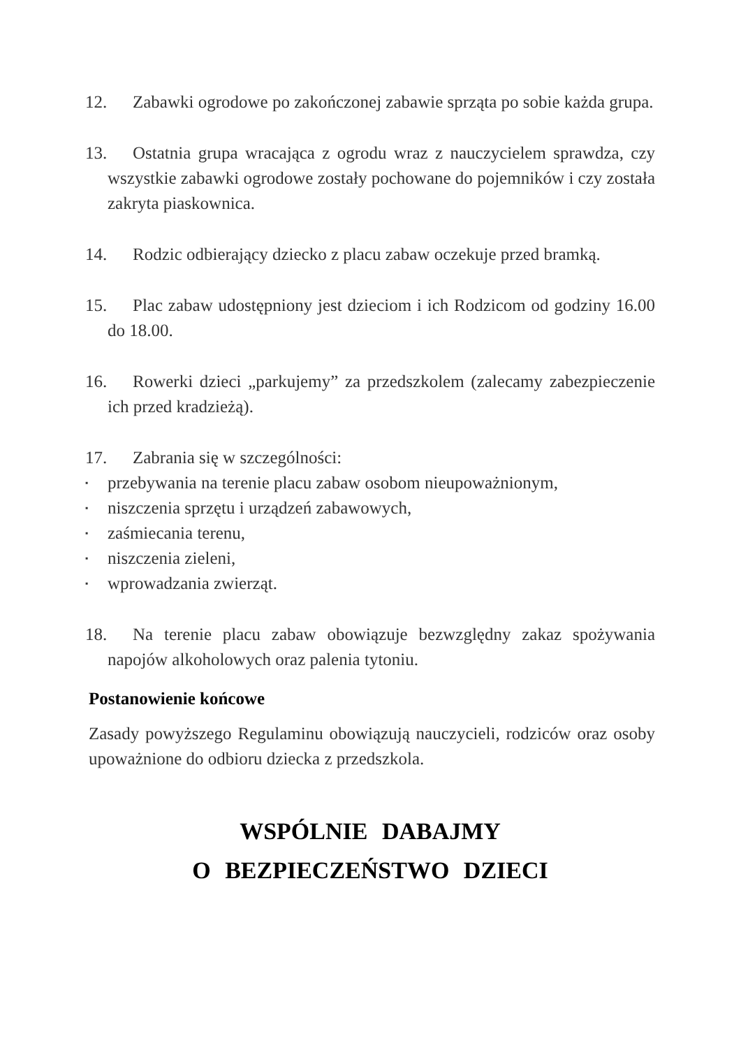12. Zabawki ogrodowe po zakończonej zabawie sprząta po sobie każda grupa.
13. Ostatnia grupa wracająca z ogrodu wraz z nauczycielem sprawdza, czy wszystkie zabawki ogrodowe zostały pochowane do pojemników i czy została zakryta piaskownica.
14. Rodzic odbierający dziecko z placu zabaw oczekuje przed bramką.
15. Plac zabaw udostępniony jest dzieciom i ich Rodzicom od godziny 16.00 do 18.00.
16. Rowerki dzieci „parkujemy” za przedszkolem (zalecamy zabezpieczenie ich przed kradzieżą).
17. Zabrania się w szczególności:
▪ przebywania na terenie placu zabaw osobom nieupoważnionym,
▪ niszczenia sprzętu i urządzeń zabawowych,
▪ zaśmiecania terenu,
▪ niszczenia zieleni,
▪ wprowadzania zwierząt.
18. Na terenie placu zabaw obowiązuje bezwzględny zakaz spożywania napojów alkoholowych oraz palenia tytoniu.
Postanowienie końcowe
Zasady powyższego Regulaminu obowiązują nauczycieli, rodziców oraz osoby upoważnione do odbioru dziecka z przedszkola.
WSPÓLNIE DABAJMY
O BEZPIECZEŃSTWO DZIECI